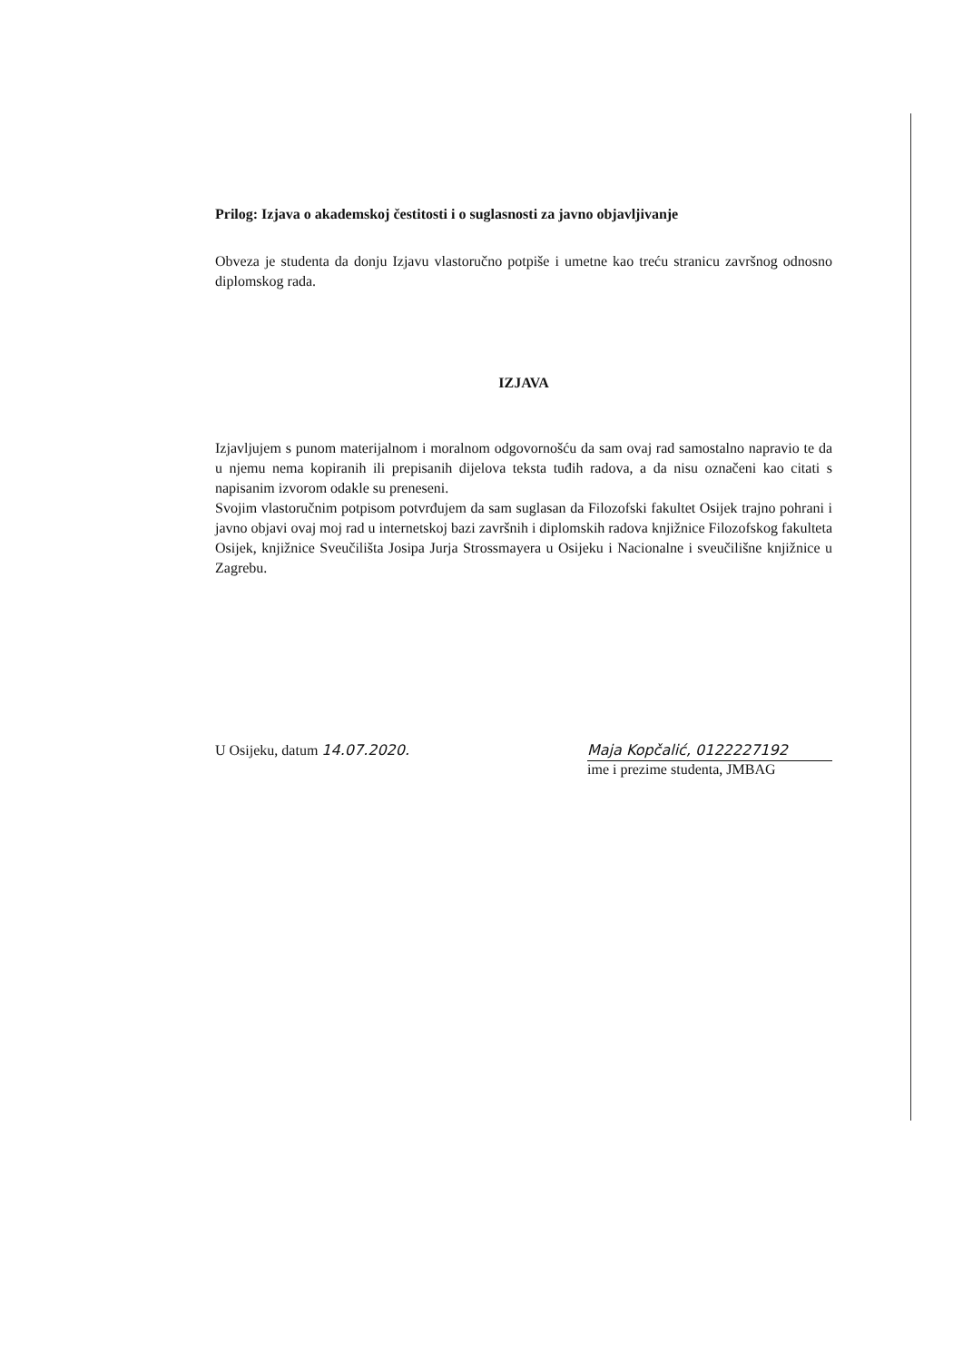Prilog: Izjava o akademskoj čestitosti i o suglasnosti za javno objavljivanje
Obveza je studenta da donju Izjavu vlastoručno potpiše i umetne kao treću stranicu završnog odnosno diplomskog rada.
IZJAVA
Izjavljujem s punom materijalnom i moralnom odgovornošću da sam ovaj rad samostalno napravio te da u njemu nema kopiranih ili prepisanih dijelova teksta tuđih radova, a da nisu označeni kao citati s napisanim izvorom odakle su preneseni.
Svojim vlastoručnim potpisom potvrđujem da sam suglasan da Filozofski fakultet Osijek trajno pohrani i javno objavi ovaj moj rad u internetskoj bazi završnih i diplomskih radova knjižnice Filozofskog fakulteta Osijek, knjižnice Sveučilišta Josipa Jurja Strossmayera u Osijeku i Nacionalne i sveučilišne knjižnice u Zagrebu.
U Osijeku, datum 14.07.2020. Maja Kopčalić, 0122227192
ime i prezime studenta, JMBAG